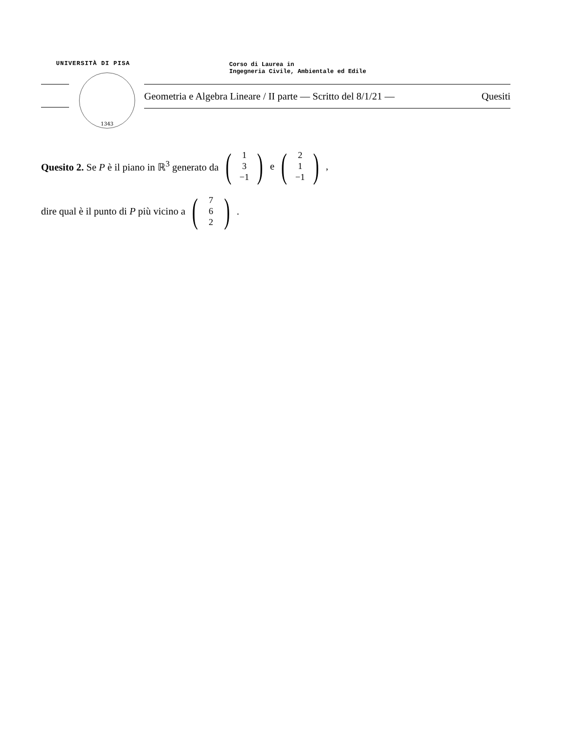UNIVERSITÀ DI PISA
Corso di Laurea in
Ingegneria Civile, Ambientale ed Edile
1343
Geometria e Algebra Lineare / II parte — Scritto del 8/1/21 — Quesiti
Quesito 2. Se P è il piano in ℝ<sup>3</sup> generato da (1
3
−1) e (2
1
−1),
dire qual è il punto di P più vicino a (7
6
2).